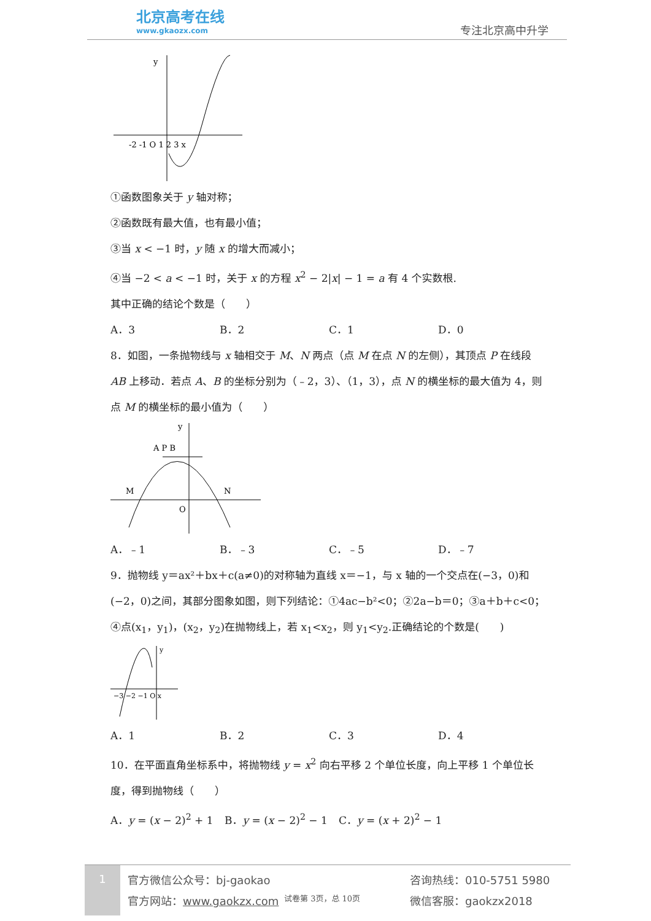北京高考在线
www.gkaozx.com
专注北京高中升学
-2 -1 O 1 2 3 x
y
①函数图象关于 y 轴对称；
②函数既有最大值，也有最小值；
③当 x < −1 时，y 随 x 的增大而减小；
④当 −2 < a < −1 时，关于 x 的方程 x<sup>2</sup> − 2|x| − 1 = a 有 4 个实数根.
其中正确的结论个数是（　　）
A．3 B．2 C．1 D．0
8．如图，一条抛物线与 x 轴相交于 M、N 两点（点 M 在点 N 的左侧），其顶点 P 在线段 AB 上移动．若点 A、B 的坐标分别为（﹣2，3）、（1，3），点 N 的横坐标的最大值为 4，则点 M 的横坐标的最小值为（　　）
A P B
M
N
O
y
A．﹣1 B．﹣3 C．﹣5 D．﹣7
9．抛物线 y＝ax²＋bx＋c(a≠0)的对称轴为直线 x＝−1，与 x 轴的一个交点在(−3，0)和(−2，0)之间，其部分图象如图，则下列结论：①4ac−b²<0；②2a−b＝0；③a＋b＋c<0；④点(x<sub>1</sub>，y<sub>1</sub>)，(x<sub>2</sub>，y<sub>2</sub>)在抛物线上，若 x<sub>1</sub><x<sub>2</sub>，则 y<sub>1</sub><y<sub>2</sub>.正确结论的个数是(　　)
−3 −2 −1 O x
y
A．1 B．2 C．3 D．4
10．在平面直角坐标系中，将抛物线 y = x<sup>2</sup> 向右平移 2 个单位长度，向上平移 1 个单位长度，得到抛物线（　　）
A．y = (x − 2)<sup>2</sup> + 1 B．y = (x − 2)<sup>2</sup> − 1 C．y = (x + 2)<sup>2</sup> − 1
1
官方微信公众号：bj-gaokao
官方网站：www.gaokzx.com
试卷第 3页，总 10页
咨询热线：010-5751 5980
微信客服：gaokzx2018